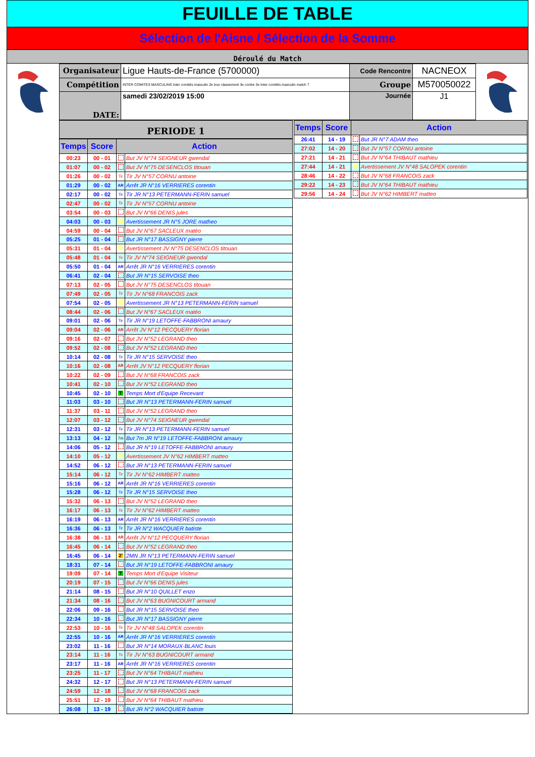FEUILLE DE TABLE
Sélection de l'Aisne / Sélection de la Somme
Déroulé du Match
| Organisateur | Ligue Hauts-de-France (5700000) | Code Rencontre | NACNEOX |
| Compétition | INTER COMITES MASCULINS Inter comités masculin 2e tour classement 3e contre 3e Inter comités masculin match 7 | Groupe | M570050022 |
| DATE: | samedi 23/02/2019 15:00 | Journée | J1 |
PERIODE 1
| Temps | Score | Action | |
| --- | --- | --- | --- |
| 00:23 | 00 - 01 | | But JV N°74 SEIGNEUR gwendal |
| 01:07 | 00 - 02 | | But JV N°75 DESENCLOS titouan |
| 01:26 | 00 - 02 | Tir | Tir JV N°57 CORNU antoine |
| 01:29 | 00 - 02 | AR | Arrêt JR N°16 VERRIERES corentin |
| 02:17 | 00 - 02 | Tir | Tir JR N°13 PETERMANN-FERIN samuel |
| 02:47 | 00 - 02 | Tir | Tir JV N°57 CORNU antoine |
| 03:54 | 00 - 03 | | But JV N°66 DENIS jules |
| 04:03 | 00 - 03 | | Avertissement JR N°5 JORE matheo |
| 04:59 | 00 - 04 | | But JV N°67 SACLEUX matéo |
| 05:25 | 01 - 04 | | But JR N°17 BASSIGNY pierre |
| 05:31 | 01 - 04 | | Avertissement JV N°75 DESENCLOS titouan |
| 05:48 | 01 - 04 | Tir | Tir JV N°74 SEIGNEUR gwendal |
| 05:50 | 01 - 04 | AR | Arrêt JR N°16 VERRIERES corentin |
| 06:41 | 02 - 04 | | But JR N°15 SERVOISE theo |
| 07:13 | 02 - 05 | | But JV N°75 DESENCLOS titouan |
| 07:49 | 02 - 05 | Tir | Tir JV N°68 FRANCOIS zack |
| 07:54 | 02 - 05 | | Avertissement JR N°13 PETERMANN-FERIN samuel |
| 08:44 | 02 - 06 | | But JV N°67 SACLEUX matéo |
| 09:01 | 02 - 06 | Tir | Tir JR N°19 LETOFFE-FABBRONI amaury |
| 09:04 | 02 - 06 | AR | Arrêt JV N°12 PECQUERY florian |
| 09:16 | 02 - 07 | | But JV N°52 LEGRAND theo |
| 09:52 | 02 - 08 | | But JV N°52 LEGRAND theo |
| 10:14 | 02 - 08 | Tir | Tir JR N°15 SERVOISE theo |
| 10:16 | 02 - 08 | AR | Arrêt JV N°12 PECQUERY florian |
| 10:22 | 02 - 09 | | But JV N°68 FRANCOIS zack |
| 10:41 | 02 - 10 | | But JV N°52 LEGRAND theo |
| 10:45 | 02 - 10 | T | Temps Mort d'Equipe Recevant |
| 11:03 | 03 - 10 | | But JR N°13 PETERMANN-FERIN samuel |
| 11:37 | 03 - 11 | | But JV N°52 LEGRAND theo |
| 12:07 | 03 - 12 | | But JV N°74 SEIGNEUR gwendal |
| 12:31 | 03 - 12 | Tir | Tir JR N°13 PETERMANN-FERIN samuel |
| 13:13 | 04 - 12 | 7m | But 7m JR N°19 LETOFFE-FABBRONI amaury |
| 14:06 | 05 - 12 | | But JR N°19 LETOFFE-FABBRONI amaury |
| 14:10 | 05 - 12 | | Avertissement JV N°62 HIMBERT matteo |
| 14:52 | 06 - 12 | | But JR N°13 PETERMANN-FERIN samuel |
| 15:14 | 06 - 12 | Tir | Tir JV N°62 HIMBERT matteo |
| 15:16 | 06 - 12 | AR | Arrêt JR N°16 VERRIERES corentin |
| 15:28 | 06 - 12 | Tir | Tir JR N°15 SERVOISE theo |
| 15:32 | 06 - 13 | | But JV N°52 LEGRAND theo |
| 16:17 | 06 - 13 | Tir | Tir JV N°62 HIMBERT matteo |
| 16:19 | 06 - 13 | AR | Arrêt JR N°16 VERRIERES corentin |
| 16:36 | 06 - 13 | Tir | Tir JR N°2 WACQUIER batiste |
| 16:38 | 06 - 13 | AR | Arrêt JV N°12 PECQUERY florian |
| 16:45 | 06 - 14 | | But JV N°52 LEGRAND theo |
| 16:45 | 06 - 14 | 2' | 2MN JR N°13 PETERMANN-FERIN samuel |
| 18:31 | 07 - 14 | | But JR N°19 LETOFFE-FABBRONI amaury |
| 19:09 | 07 - 14 | T | Temps Mort d'Equipe Visiteur |
| 20:19 | 07 - 15 | | But JV N°66 DENIS jules |
| 21:14 | 08 - 15 | | But JR N°10 QUILLET enzo |
| 21:34 | 08 - 16 | | But JV N°63 BUGNICOURT armand |
| 22:06 | 09 - 16 | | But JR N°15 SERVOISE theo |
| 22:34 | 10 - 16 | | But JR N°17 BASSIGNY pierre |
| 22:53 | 10 - 16 | Tir | Tir JV N°48 SALOPEK corentin |
| 22:55 | 10 - 16 | AR | Arrêt JR N°16 VERRIERES corentin |
| 23:02 | 11 - 16 | | But JR N°14 MORAUX-BLANC louis |
| 23:14 | 11 - 16 | Tir | Tir JV N°63 BUGNICOURT armand |
| 23:17 | 11 - 16 | AR | Arrêt JR N°16 VERRIERES corentin |
| 23:25 | 11 - 17 | | But JV N°64 THIBAUT mathieu |
| 24:32 | 12 - 17 | | But JR N°13 PETERMANN-FERIN samuel |
| 24:59 | 12 - 18 | | But JV N°68 FRANCOIS zack |
| 25:51 | 12 - 19 | | But JV N°64 THIBAUT mathieu |
| 26:08 | 13 - 19 | | But JR N°2 WACQUIER batiste |
| Temps | Score | Action | |
| --- | --- | --- | --- |
| 26:41 | 14 - 19 | | But JR N°7 ADAM theo |
| 27:02 | 14 - 20 | | But JV N°57 CORNU antoine |
| 27:21 | 14 - 21 | | But JV N°64 THIBAUT mathieu |
| 27:44 | 14 - 21 | | Avertissement JV N°48 SALOPEK corentin |
| 28:46 | 14 - 22 | | But JV N°68 FRANCOIS zack |
| 29:22 | 14 - 23 | | But JV N°64 THIBAUT mathieu |
| 29:56 | 14 - 24 | | But JV N°62 HIMBERT matteo |